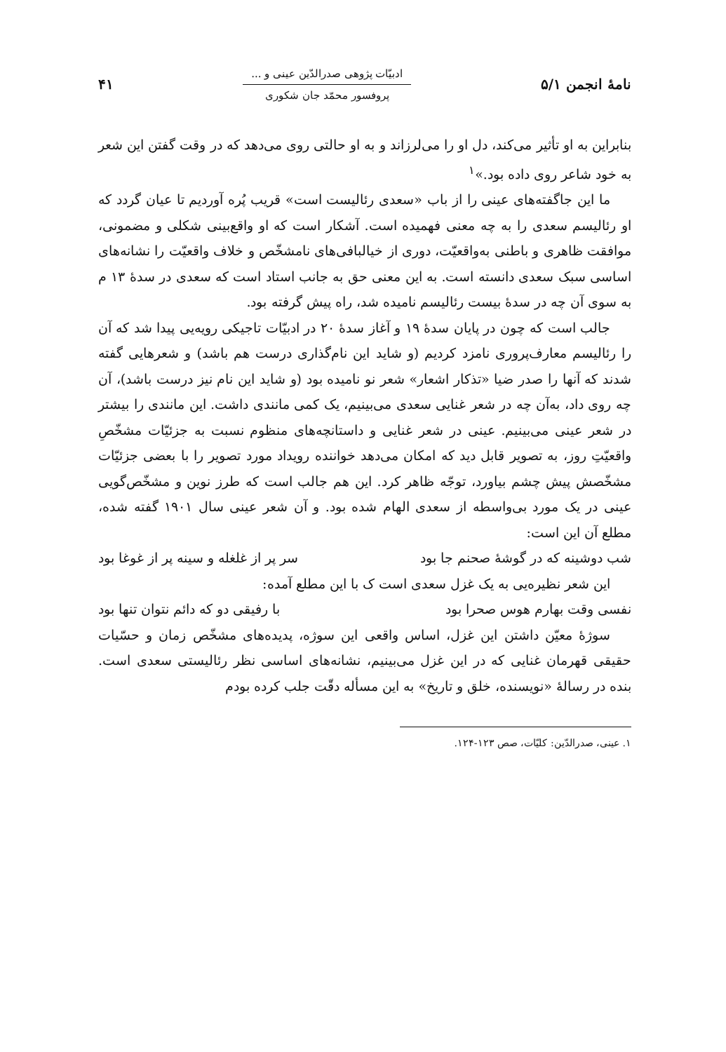نامهٔ انجمن ۵/۱
ادبیّات پژوهی صدرالدّین عینی و ...
پروفسور محمّد جان شکوری
۴۱
بنابراین به او تأثیر می‌کند، دل او را می‌لرزاند و به او حالتی روی می‌دهد که در وقت گفتن این شعر به خود شاعر روی داده بود.»<sup>۱</sup>
ما این جاگفته‌های عینی را از باب «سعدی رئالیست است» قریب پُره آوردیم تا عیان گردد که او رئالیسم سعدی را به چه معنی فهمیده است. آشکار است که او واقع‌بینی شکلی و مضمونی، موافقت ظاهری و باطنی به‌واقعیّت، دوری از خیالبافی‌های نامشخّص و خلاف واقعیّت را نشانه‌های اساسی سبک سعدی دانسته است. به این معنی حق به جانب استاد است که سعدی در سدهٔ ۱۳ م به سوی آن چه در سدهٔ بیست رئالیسم نامیده شد، راه پیش گرفته بود.
جالب است که چون در پایان سدهٔ ۱۹ و آغاز سدهٔ ۲۰ در ادبیّات تاجیکی رویه‌یی پیدا شد که آن را رئالیسم معارف‌پروری نامزد کردیم (و شاید این نام‌گذاری درست هم باشد) و شعرهایی گفته شدند که آنها را صدر ضیا «تذکار اشعار» شعر نو نامیده بود (و شاید این نام نیز درست باشد)، آن چه روی داد، به‌آن چه در شعر غنایی سعدی می‌بینیم، یک کمی مانندی داشت. این مانندی را بیشتر در شعر عینی می‌بینیم. عینی در شعر غنایی و داستانچه‌های منظوم نسبت به جزئیّات مشخّصِ واقعیّتِ روز، به تصویر قابل دید که امکان می‌دهد خواننده رویداد مورد تصویر را با بعضی جزئیّات مشخّصش پیش چشم بیاورد، توجّه ظاهر کرد. این هم جالب است که طرز نوین و مشخّص‌گویی عینی در یک مورد بی‌واسطه از سعدی الهام شده بود. و آن شعر عینی سال ۱۹۰۱ گفته شده، مطلع آن این است:
شب دوشینه که در گوشهٔ صحنم جا بود سر پر از غلغله و سینه پر از غوغا بود
این شعر نظیره‌یی به یک غزل سعدی است ک با این مطلع آمده:
نفسی وقت بهارم هوس صحرا بود با رفیقی دو که دائم نتوان تنها بود
سوژهٔ معیّن داشتن این غزل، اساس واقعی این سوژه، پدیده‌های مشخّص زمان و حسّیات حقیقی قهرمان غنایی که در این غزل می‌بینیم، نشانه‌های اساسی نظر رئالیستی سعدی است. بنده در رسالهٔ «نویسنده، خلق و تاریخ» به این مسأله دقّت جلب کرده بودم
۱. عینی، صدرالدّین: کلیّات، صص ۱۲۳-۱۲۴.